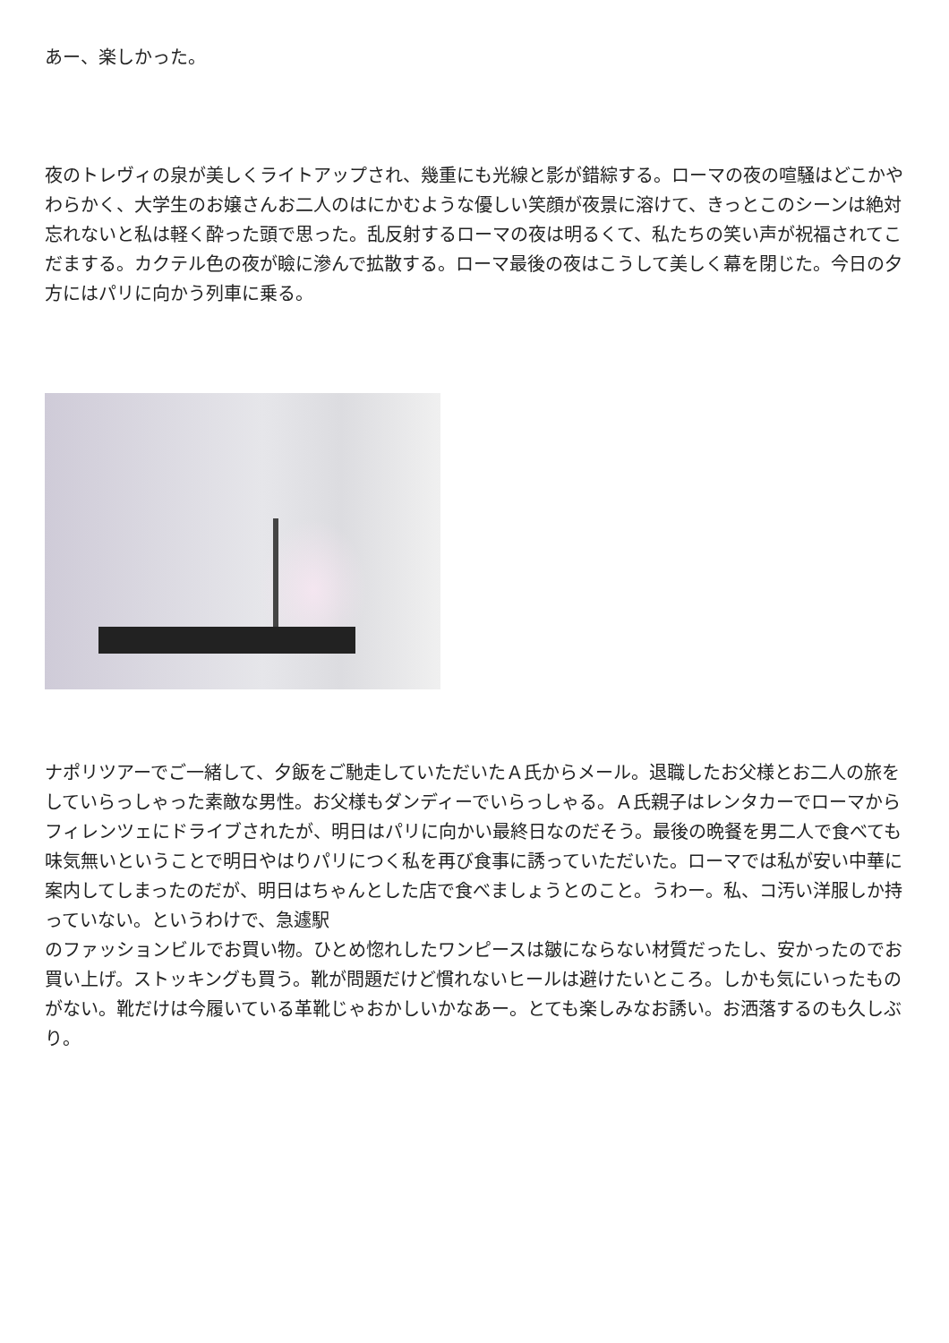あー、楽しかった。
夜のトレヴィの泉が美しくライトアップされ、幾重にも光線と影が錯綜する。ローマの夜の喧騒はどこかやわらかく、大学生のお嬢さんお二人のはにかむような優しい笑顔が夜景に溶けて、きっとこのシーンは絶対忘れないと私は軽く酔った頭で思った。乱反射するローマの夜は明るくて、私たちの笑い声が祝福されてこだまする。カクテル色の夜が瞼に滲んで拡散する。ローマ最後の夜はこうして美しく幕を閉じた。今日の夕方にはパリに向かう列車に乗る。
ナポリツアーでご一緒して、夕飯をご馳走していただいたＡ氏からメール。退職したお父様とお二人の旅をしていらっしゃった素敵な男性。お父様もダンディーでいらっしゃる。Ａ氏親子はレンタカーでローマからフィレンツェにドライブされたが、明日はパリに向かい最終日なのだそう。最後の晩餐を男二人で食べても味気無いということで明日やはりパリにつく私を再び食事に誘っていただいた。ローマでは私が安い中華に案内してしまったのだが、明日はちゃんとした店で食べましょうとのこと。うわー。私、コ汚い洋服しか持っていない。というわけで、急遽駅
のファッションビルでお買い物。ひとめ惚れしたワンピースは皺にならない材質だったし、安かったのでお買い上げ。ストッキングも買う。靴が問題だけど慣れないヒールは避けたいところ。しかも気にいったものがない。靴だけは今履いている革靴じゃおかしいかなあー。とても楽しみなお誘い。お洒落するのも久しぶり。